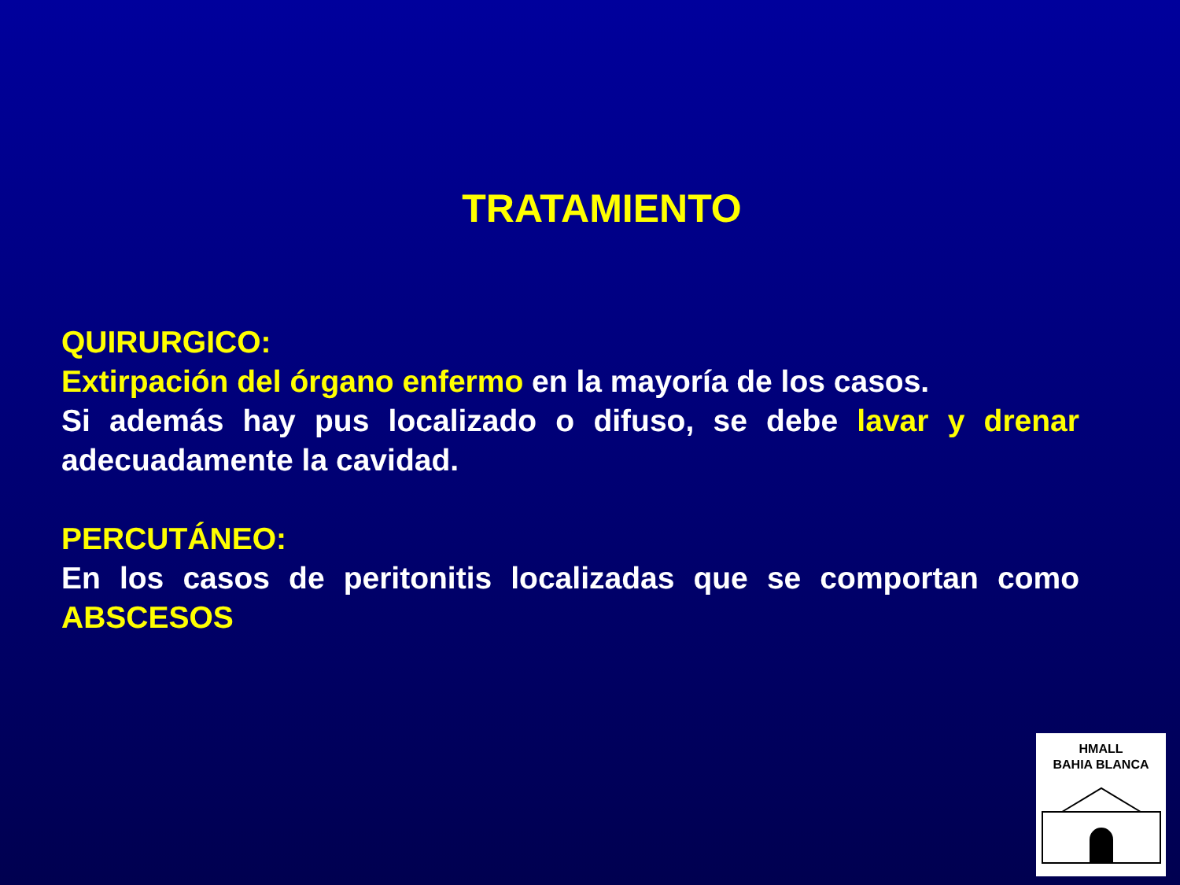TRATAMIENTO
QUIRURGICO:
Extirpación del órgano enfermo en la mayoría de los casos.
Si además hay pus localizado o difuso, se debe lavar y drenar adecuadamente la cavidad.
PERCUTÁNEO:
En los casos de peritonitis localizadas que se comportan como ABSCESOS
HMALL
BAHIA BLANCA